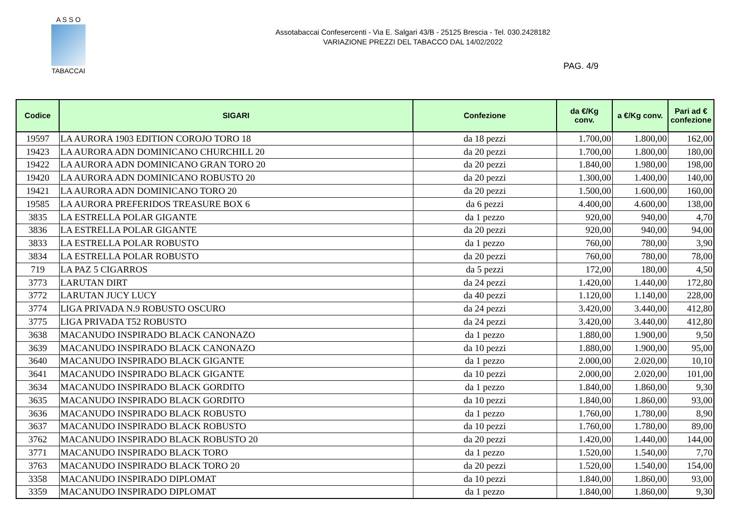A S S O
TABACCAI
Assotabaccai Confesercenti - Via E. Salgari 43/B - 25125 Brescia - Tel. 030.2428182
VARIAZIONE PREZZI DEL TABACCO DAL 14/02/2022
PAG. 4/9
| Codice | SIGARI | Confezione | da €/Kg conv. | a €/Kg conv. | Pari ad € confezione |
| --- | --- | --- | --- | --- | --- |
| 19597 | LA AURORA 1903 EDITION COROJO TORO 18 | da 18 pezzi | 1.700,00 | 1.800,00 | 162,00 |
| 19423 | LA AURORA ADN DOMINICANO CHURCHILL 20 | da 20 pezzi | 1.700,00 | 1.800,00 | 180,00 |
| 19422 | LA AURORA ADN DOMINICANO GRAN TORO 20 | da 20 pezzi | 1.840,00 | 1.980,00 | 198,00 |
| 19420 | LA AURORA ADN DOMINICANO ROBUSTO 20 | da 20 pezzi | 1.300,00 | 1.400,00 | 140,00 |
| 19421 | LA AURORA ADN DOMINICANO TORO 20 | da 20 pezzi | 1.500,00 | 1.600,00 | 160,00 |
| 19585 | LA AURORA PREFERIDOS TREASURE BOX 6 | da 6 pezzi | 4.400,00 | 4.600,00 | 138,00 |
| 3835 | LA ESTRELLA POLAR GIGANTE | da 1 pezzo | 920,00 | 940,00 | 4,70 |
| 3836 | LA ESTRELLA POLAR GIGANTE | da 20 pezzi | 920,00 | 940,00 | 94,00 |
| 3833 | LA ESTRELLA POLAR ROBUSTO | da 1 pezzo | 760,00 | 780,00 | 3,90 |
| 3834 | LA ESTRELLA POLAR ROBUSTO | da 20 pezzi | 760,00 | 780,00 | 78,00 |
| 719 | LA PAZ 5 CIGARROS | da 5 pezzi | 172,00 | 180,00 | 4,50 |
| 3773 | LARUTAN DIRT | da 24 pezzi | 1.420,00 | 1.440,00 | 172,80 |
| 3772 | LARUTAN JUCY LUCY | da 40 pezzi | 1.120,00 | 1.140,00 | 228,00 |
| 3774 | LIGA PRIVADA N.9 ROBUSTO OSCURO | da 24 pezzi | 3.420,00 | 3.440,00 | 412,80 |
| 3775 | LIGA PRIVADA T52 ROBUSTO | da 24 pezzi | 3.420,00 | 3.440,00 | 412,80 |
| 3638 | MACANUDO INSPIRADO BLACK CANONAZO | da 1 pezzo | 1.880,00 | 1.900,00 | 9,50 |
| 3639 | MACANUDO INSPIRADO BLACK CANONAZO | da 10 pezzi | 1.880,00 | 1.900,00 | 95,00 |
| 3640 | MACANUDO INSPIRADO BLACK GIGANTE | da 1 pezzo | 2.000,00 | 2.020,00 | 10,10 |
| 3641 | MACANUDO INSPIRADO BLACK GIGANTE | da 10 pezzi | 2.000,00 | 2.020,00 | 101,00 |
| 3634 | MACANUDO INSPIRADO BLACK GORDITO | da 1 pezzo | 1.840,00 | 1.860,00 | 9,30 |
| 3635 | MACANUDO INSPIRADO BLACK GORDITO | da 10 pezzi | 1.840,00 | 1.860,00 | 93,00 |
| 3636 | MACANUDO INSPIRADO BLACK ROBUSTO | da 1 pezzo | 1.760,00 | 1.780,00 | 8,90 |
| 3637 | MACANUDO INSPIRADO BLACK ROBUSTO | da 10 pezzi | 1.760,00 | 1.780,00 | 89,00 |
| 3762 | MACANUDO INSPIRADO BLACK ROBUSTO 20 | da 20 pezzi | 1.420,00 | 1.440,00 | 144,00 |
| 3771 | MACANUDO INSPIRADO BLACK TORO | da 1 pezzo | 1.520,00 | 1.540,00 | 7,70 |
| 3763 | MACANUDO INSPIRADO BLACK TORO 20 | da 20 pezzi | 1.520,00 | 1.540,00 | 154,00 |
| 3358 | MACANUDO INSPIRADO DIPLOMAT | da 10 pezzi | 1.840,00 | 1.860,00 | 93,00 |
| 3359 | MACANUDO INSPIRADO DIPLOMAT | da 1 pezzo | 1.840,00 | 1.860,00 | 9,30 |